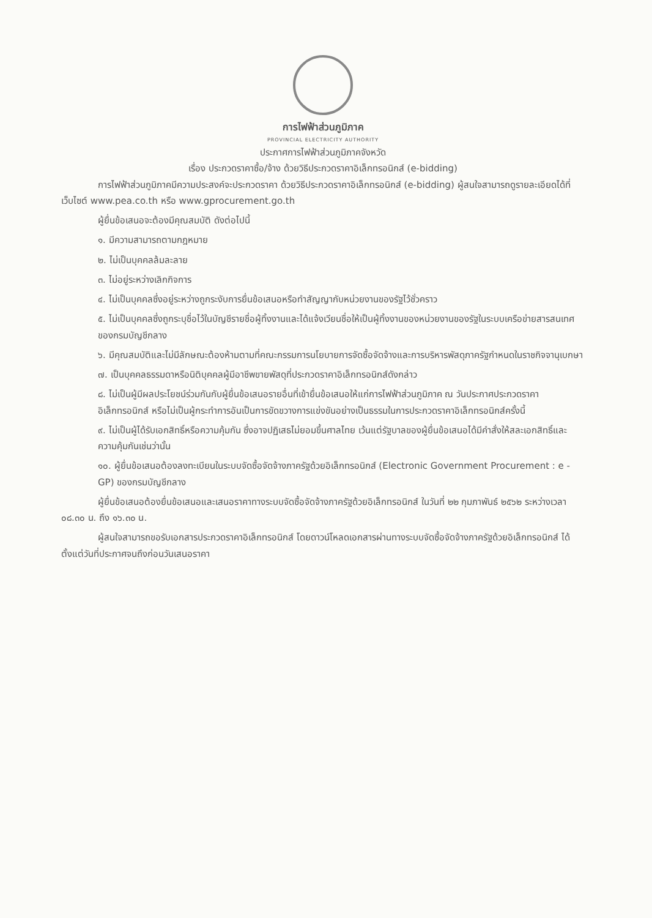การไฟฟ้าส่วนภูมิภาค
PROVINCIAL ELECTRICITY AUTHORITY
ประกาศการไฟฟ้าส่วนภูมิภาคจังหวัด
เรื่อง ประกวดราคาซื้อ/จ้าง ด้วยวิธีประกวดราคาอิเล็กทรอนิกส์ (e-bidding)
การไฟฟ้าส่วนภูมิภาคมีความประสงค์จะประกวดราคา ด้วยวิธีประกวดราคาอิเล็กทรอนิกส์ (e-bidding) ผู้สนใจสามารถดูรายละเอียดได้ที่เว็บไซต์ www.pea.co.th หรือ www.gprocurement.go.th
ผู้ยื่นข้อเสนอจะต้องมีคุณสมบัติ ดังต่อไปนี้
๑. มีความสามารถตามกฎหมาย
๒. ไม่เป็นบุคคลล้มละลาย
๓. ไม่อยู่ระหว่างเลิกกิจการ
๔. ไม่เป็นบุคคลซึ่งอยู่ระหว่างถูกระงับการยื่นข้อเสนอหรือทำสัญญากับหน่วยงานของรัฐไว้ชั่วคราว
๕. ไม่เป็นบุคคลซึ่งถูกระบุชื่อไว้ในบัญชีรายชื่อผู้ทิ้งงานและได้แจ้งเวียนชื่อให้เป็นผู้ทิ้งงานของหน่วยงานของรัฐในระบบเครือข่ายสารสนเทศของกรมบัญชีกลาง
๖. มีคุณสมบัติและไม่มีลักษณะต้องห้ามตามที่คณะกรรมการนโยบายการจัดซื้อจัดจ้างและการบริหารพัสดุภาครัฐกำหนดในราชกิจจานุเบกษา
๗. เป็นบุคคลธรรมดาหรือนิติบุคคลผู้มีอาชีพขายพัสดุที่ประกวดราคาอิเล็กทรอนิกส์ดังกล่าว
๘. ไม่เป็นผู้มีผลประโยชน์ร่วมกันกับผู้ยื่นข้อเสนอรายอื่นที่เข้ายื่นข้อเสนอให้แก่การไฟฟ้าส่วนภูมิภาค ณ วันประกาศประกวดราคาอิเล็กทรอนิกส์ หรือไม่เป็นผู้กระทำการอันเป็นการขัดขวางการแข่งขันอย่างเป็นธรรมในการประกวดราคาอิเล็กทรอนิกส์ครั้งนี้
๙. ไม่เป็นผู้ได้รับเอกสิทธิ์หรือความคุ้มกัน ซึ่งอาจปฏิเสธไม่ยอมขึ้นศาลไทย เว้นแต่รัฐบาลของผู้ยื่นข้อเสนอได้มีคำสั่งให้สละเอกสิทธิ์และความคุ้มกันเช่นว่านั้น
๑๐. ผู้ยื่นข้อเสนอต้องลงทะเบียนในระบบจัดซื้อจัดจ้างภาครัฐด้วยอิเล็กทรอนิกส์ (Electronic Government Procurement : e - GP) ของกรมบัญชีกลาง
ผู้ยื่นข้อเสนอต้องยื่นข้อเสนอและเสนอราคาทางระบบจัดซื้อจัดจ้างภาครัฐด้วยอิเล็กทรอนิกส์ ในวันที่ ๒๒ กุมภาพันธ์ ๒๕๖๒ ระหว่างเวลา ๐๘.๓๐ น. ถึง ๑๖.๓๐ น.
ผู้สนใจสามารถขอรับเอกสารประกวดราคาอิเล็กทรอนิกส์ โดยดาวน์โหลดเอกสารผ่านทางระบบจัดซื้อจัดจ้างภาครัฐด้วยอิเล็กทรอนิกส์ ได้ตั้งแต่วันที่ประกาศจนถึงก่อนวันเสนอราคา